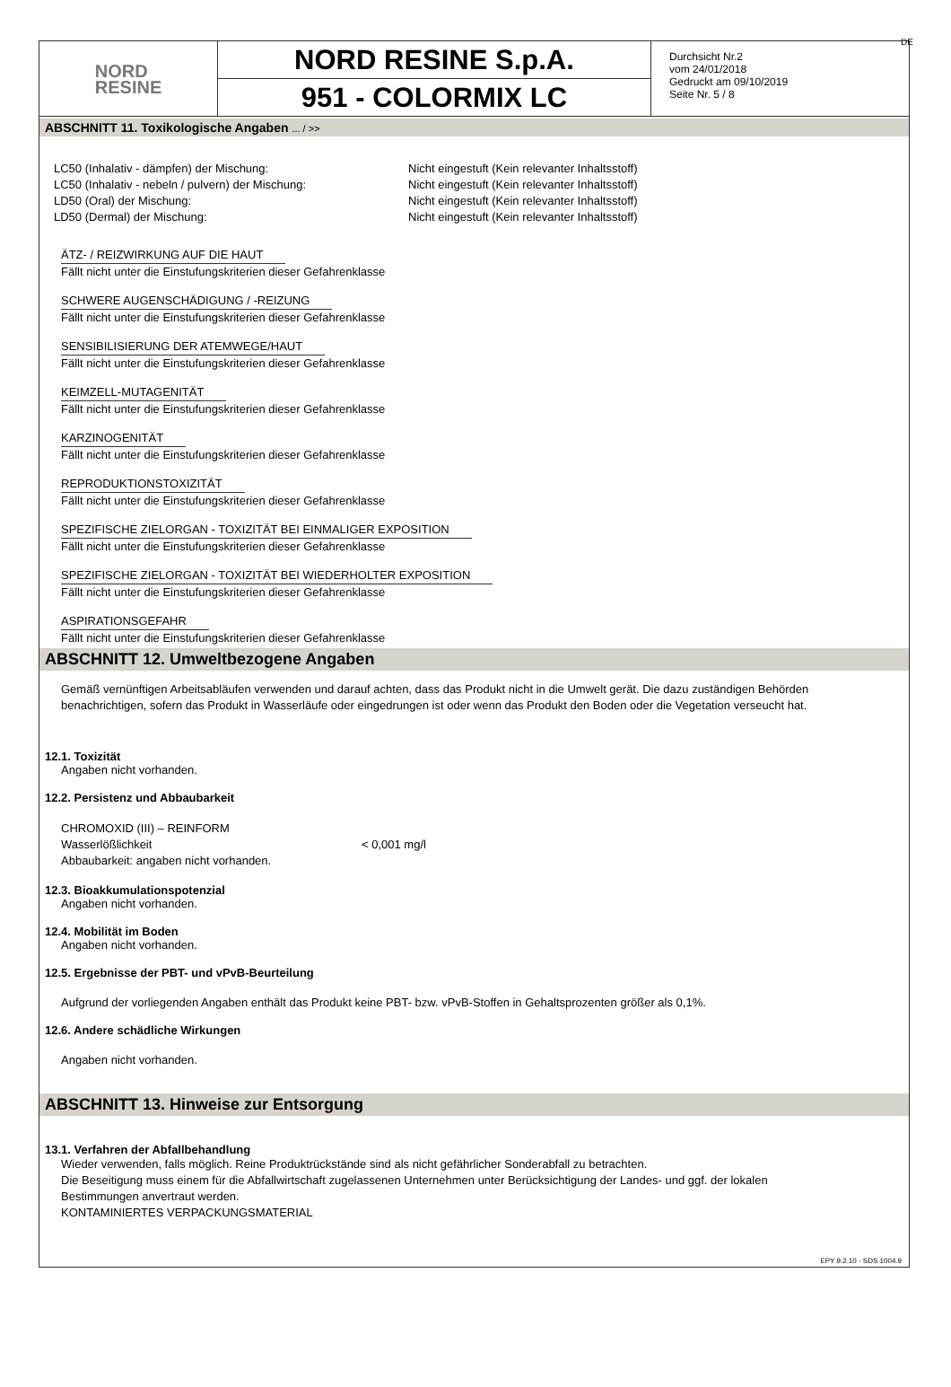DE
NORD
RESINE
NORD RESINE S.p.A.
951 - COLORMIX LC
Durchsicht Nr.2
vom 24/01/2018
Gedruckt am 09/10/2019
Seite Nr. 5 / 8
ABSCHNITT 11. Toxikologische Angaben ... / >>
LC50 (Inhalativ - dämpfen) der Mischung: Nicht eingestuft (Kein relevanter Inhaltsstoff)
LC50 (Inhalativ - nebeln / pulvern) der Mischung: Nicht eingestuft (Kein relevanter Inhaltsstoff)
LD50 (Oral) der Mischung: Nicht eingestuft (Kein relevanter Inhaltsstoff)
LD50 (Dermal) der Mischung: Nicht eingestuft (Kein relevanter Inhaltsstoff)
ÄTZ- / REIZWIRKUNG AUF DIE HAUT
Fällt nicht unter die Einstufungskriterien dieser Gefahrenklasse
SCHWERE AUGENSCHÄDIGUNG / -REIZUNG
Fällt nicht unter die Einstufungskriterien dieser Gefahrenklasse
SENSIBILISIERUNG DER ATEMWEGE/HAUT
Fällt nicht unter die Einstufungskriterien dieser Gefahrenklasse
KEIMZELL-MUTAGENITÄT
Fällt nicht unter die Einstufungskriterien dieser Gefahrenklasse
KARZINOGENITÄT
Fällt nicht unter die Einstufungskriterien dieser Gefahrenklasse
REPRODUKTIONSTOXIZITÄT
Fällt nicht unter die Einstufungskriterien dieser Gefahrenklasse
SPEZIFISCHE ZIELORGAN - TOXIZITÄT BEI EINMALIGER EXPOSITION
Fällt nicht unter die Einstufungskriterien dieser Gefahrenklasse
SPEZIFISCHE ZIELORGAN - TOXIZITÄT BEI WIEDERHOLTER EXPOSITION
Fällt nicht unter die Einstufungskriterien dieser Gefahrenklasse
ASPIRATIONSGEFAHR
Fällt nicht unter die Einstufungskriterien dieser Gefahrenklasse
ABSCHNITT 12. Umweltbezogene Angaben
Gemäß vernünftigen Arbeitsabläufen verwenden und darauf achten, dass das Produkt nicht in die Umwelt gerät. Die dazu zuständigen Behörden benachrichtigen, sofern das Produkt in Wasserläufe oder eingedrungen ist oder wenn das Produkt den Boden oder die Vegetation verseucht hat.
12.1. Toxizität
Angaben nicht vorhanden.
12.2. Persistenz und Abbaubarkeit
CHROMOXID (III) – REINFORM
Wasserlößlichkeit < 0,001 mg/l
Abbaubarkeit: angaben nicht vorhanden.
12.3. Bioakkumulationspotenzial
Angaben nicht vorhanden.
12.4. Mobilität im Boden
Angaben nicht vorhanden.
12.5. Ergebnisse der PBT- und vPvB-Beurteilung
Aufgrund der vorliegenden Angaben enthält das Produkt keine PBT- bzw. vPvB-Stoffen in Gehaltsprozenten größer als 0,1%.
12.6. Andere schädliche Wirkungen
Angaben nicht vorhanden.
ABSCHNITT 13. Hinweise zur Entsorgung
13.1. Verfahren der Abfallbehandlung
Wieder verwenden, falls möglich. Reine Produktrückstände sind als nicht gefährlicher Sonderabfall zu betrachten.
Die Beseitigung muss einem für die Abfallwirtschaft zugelassenen Unternehmen unter Berücksichtigung der Landes- und ggf. der lokalen Bestimmungen anvertraut werden.
KONTAMINIERTES VERPACKUNGSMATERIAL
EPY 9.2.10 - SDS 1004.9